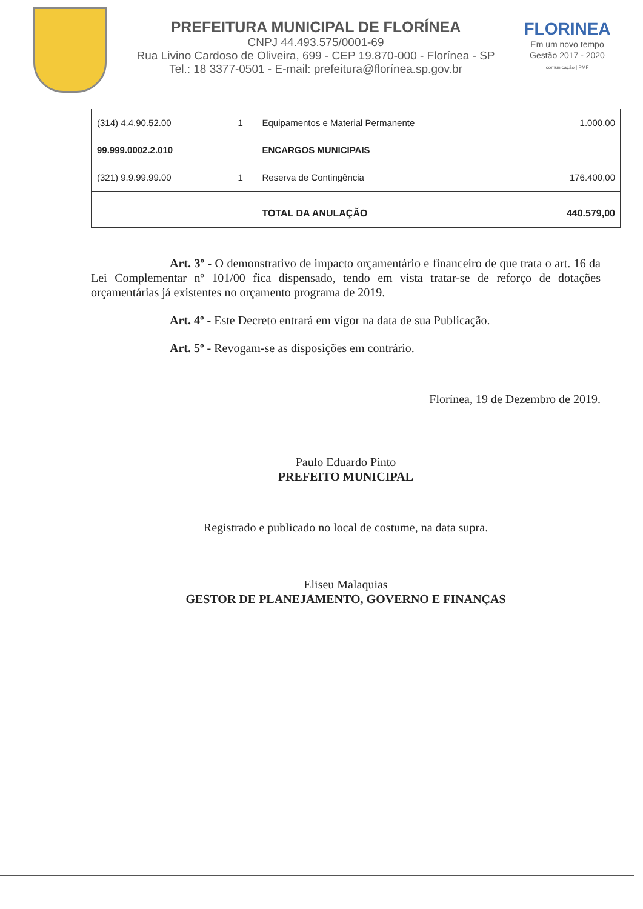PREFEITURA MUNICIPAL DE FLORÍNEA
CNPJ 44.493.575/0001-69
Rua Livino Cardoso de Oliveira, 699 - CEP 19.870-000 - Florínea - SP
Tel.: 18 3377-0501 - E-mail: prefeitura@florínea.sp.gov.br
FLORINEA
Em um novo tempo
Gestão 2017 - 2020
comunicação | PMF
| (314) 4.4.90.52.00 | 1 | Equipamentos e Material Permanente | 1.000,00 |
| 99.999.0002.2.010 | | ENCARGOS MUNICIPAIS | |
| (321) 9.9.99.99.00 | 1 | Reserva de Contingência | 176.400,00 |
| | | TOTAL DA ANULAÇÃO | 440.579,00 |
Art. 3º - O demonstrativo de impacto orçamentário e financeiro de que trata o art. 16 da Lei Complementar nº 101/00 fica dispensado, tendo em vista tratar-se de reforço de dotações orçamentárias já existentes no orçamento programa de 2019.
Art. 4º - Este Decreto entrará em vigor na data de sua Publicação.
Art. 5º - Revogam-se as disposições em contrário.
Florínea, 19 de Dezembro de 2019.
Paulo Eduardo Pinto
PREFEITO MUNICIPAL
Registrado e publicado no local de costume, na data supra.
Eliseu Malaquias
GESTOR DE PLANEJAMENTO, GOVERNO E FINANÇAS